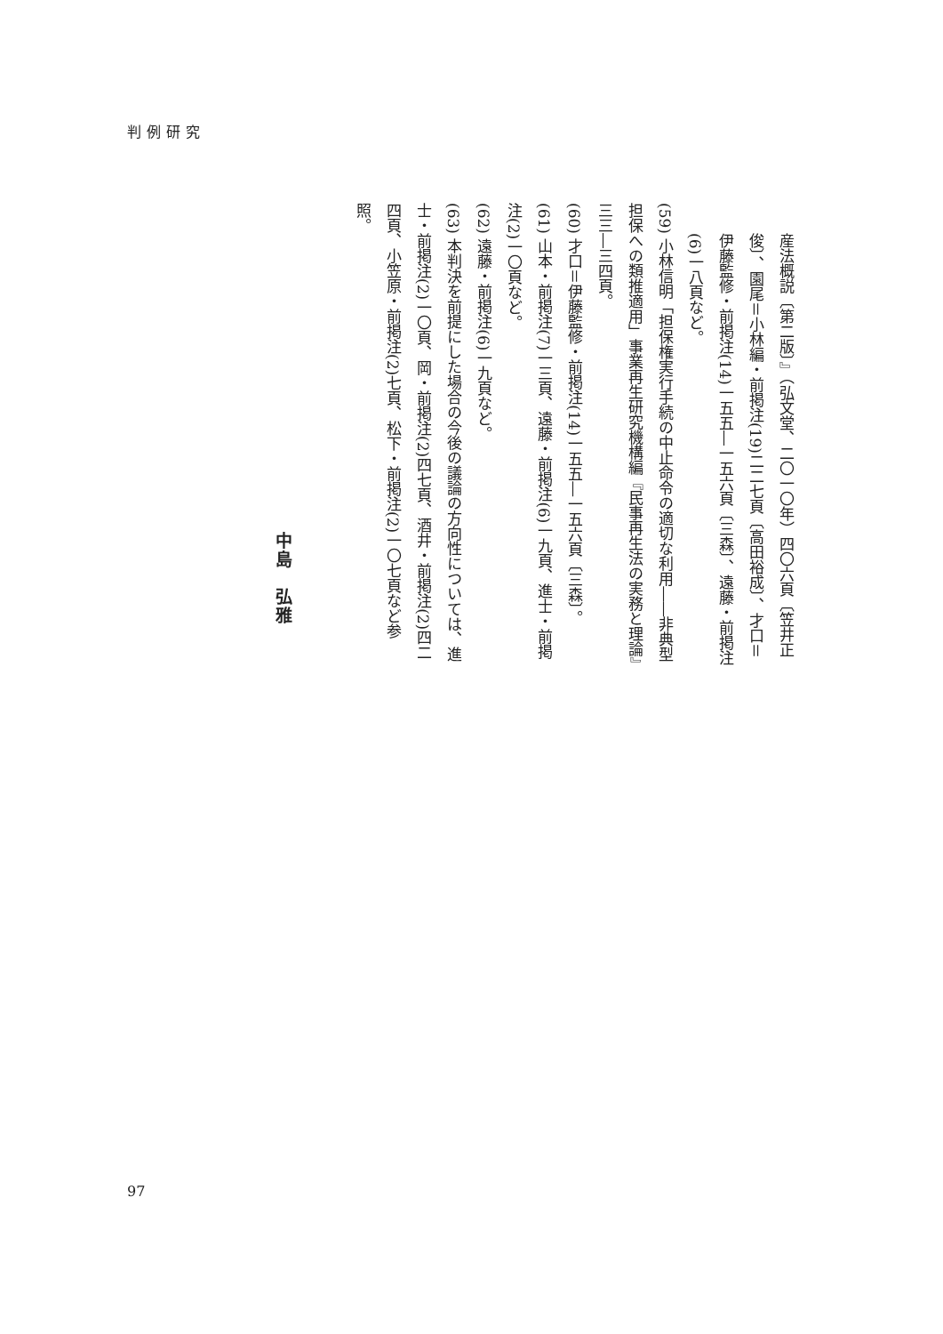判例研究
産法概説〔第二版〕』（弘文堂、二〇一〇年）四〇六頁〔笠井正俊〕、園尾＝小林編・前掲注(19)二二七頁〔高田裕成〕、才口＝伊藤監修・前掲注(14)一五五―一五六頁〔三森〕、遠藤・前掲注(6)一八頁など。
(59) 小林信明「担保権実行手続の中止命令の適切な利用――非典型担保への類推適用」事業再生研究機構編『民事再生法の実務と理論』三三―三四頁。
(60) 才口＝伊藤監修・前掲注(14)一五五―一五六頁〔三森〕。
(61) 山本・前掲注(7)一三頁、遠藤・前掲注(6)一九頁、進士・前掲注(2)一〇頁など。
(62) 遠藤・前掲注(6)一九頁など。
(63) 本判決を前提にした場合の今後の議論の方向性については、進士・前掲注(2)一〇頁、岡・前掲注(2)四七頁、酒井・前掲注(2)四二四頁、小笠原・前掲注(2)七頁、松下・前掲注(2)一〇七頁など参照。
中島　弘雅
97